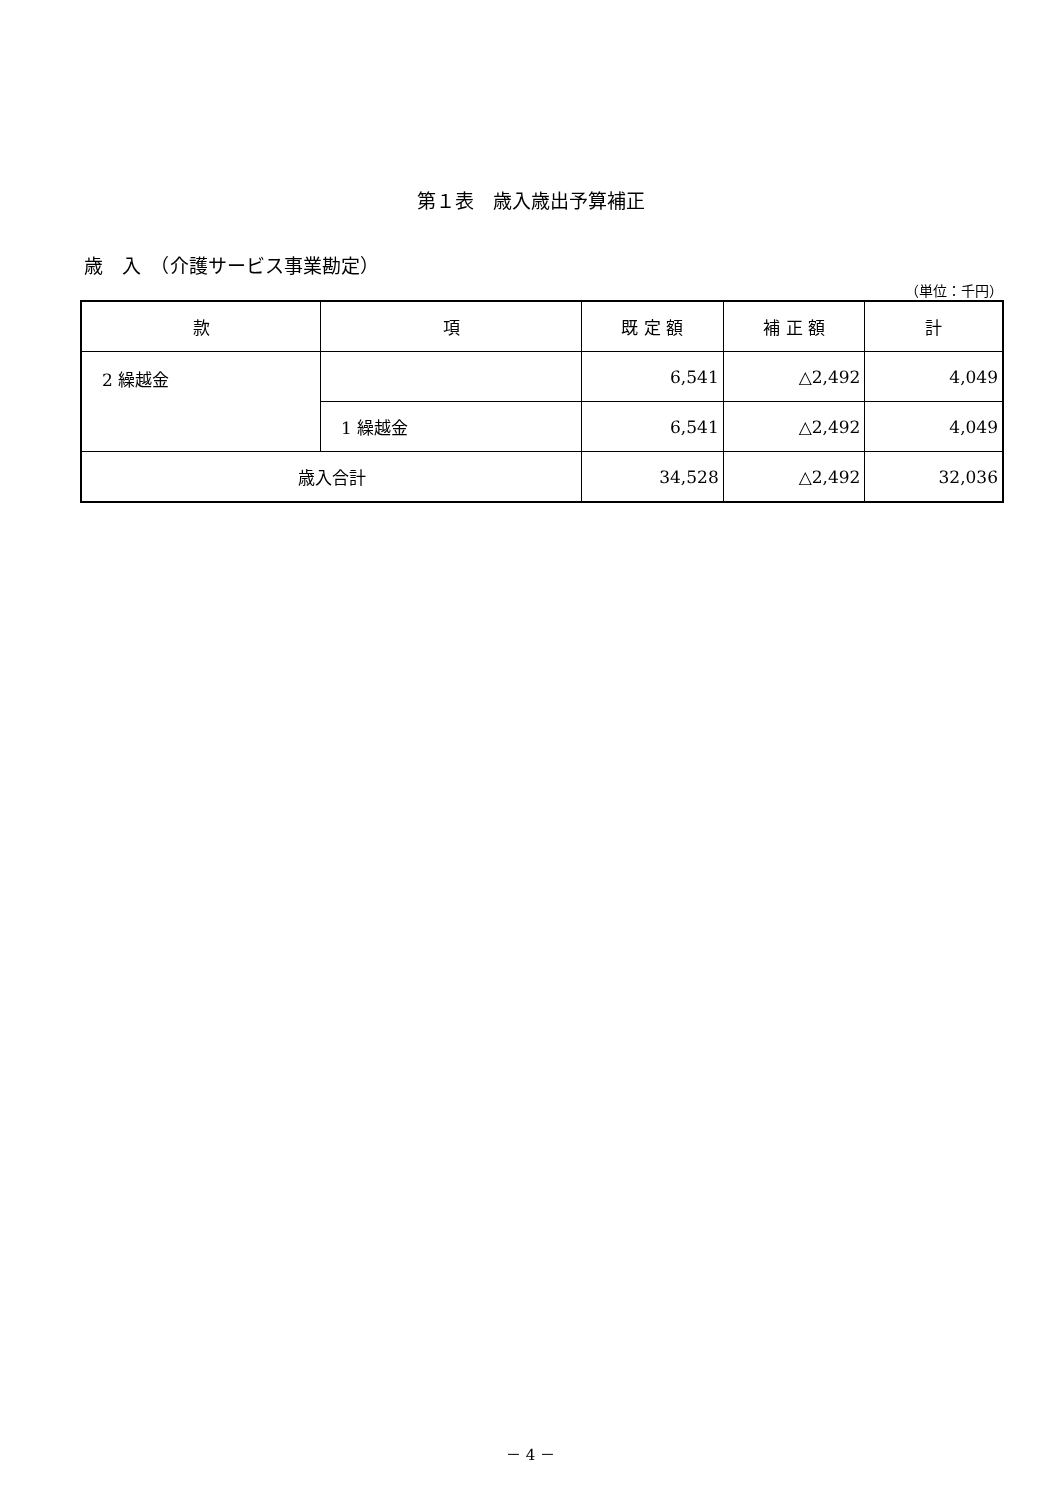第１表　歳入歳出予算補正
歳　入　（介護サービス事業勘定）
（単位：千円）
| 款 | 項 | 既 定 額 | 補 正 額 | 計 |
| --- | --- | --- | --- | --- |
| 2 繰越金 | | 6,541 | △2,492 | 4,049 |
| | 1 繰越金 | 6,541 | △2,492 | 4,049 |
| 歳入合計 | | 34,528 | △2,492 | 32,036 |
－ 4 －